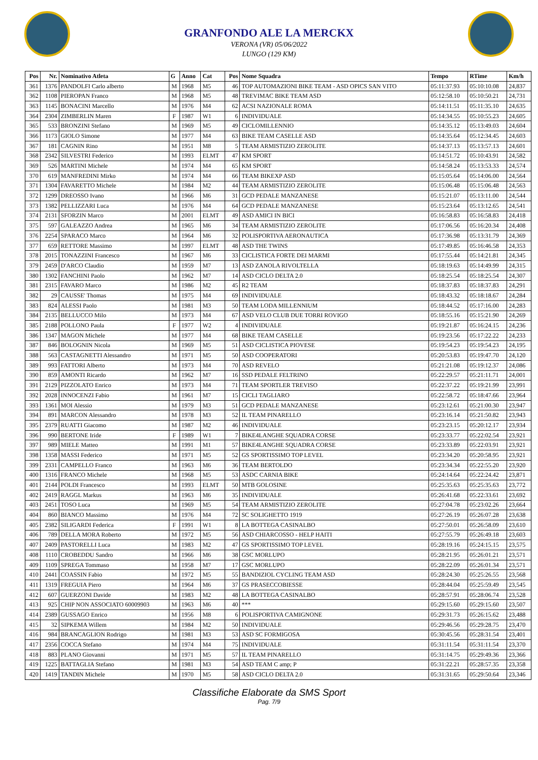GRANFONDO ALE LA MERCKX
VERONA (VR) 05/06/2022
LUNGO (129 KM)
| Pos | Nr. | Nominativo Atleta | G | Anno | Cat | Pos | Nome Squadra | Tempo | RTime | Km/h |
| --- | --- | --- | --- | --- | --- | --- | --- | --- | --- | --- |
| 361 | 1376 | PANDOLFI Carlo alberto | M | 1968 | M5 | 46 | TOP AUTOMAZIONI BIKE TEAM - ASD OPICS SAN VITO | 05:11:37.93 | 05:10:10.08 | 24,837 |
| 362 | 1108 | PIEROPAN Franco | M | 1968 | M5 | 48 | TREVIMAC BIKE TEAM ASD | 05:12:58.10 | 05:10:50.21 | 24,731 |
| 363 | 1145 | BONACINI Marcello | M | 1976 | M4 | 62 | ACSI NAZIONALE ROMA | 05:14:11.51 | 05:11:35.10 | 24,635 |
| 364 | 2304 | ZIMBERLIN Maren | F | 1987 | W1 | 6 | INDIVIDUALE | 05:14:34.55 | 05:10:55.23 | 24,605 |
| 365 | 533 | BRONZINI Stefano | M | 1969 | M5 | 49 | CICLOMILLENNIO | 05:14:35.12 | 05:13:49.03 | 24,604 |
| 366 | 1173 | GIOLO Simone | M | 1977 | M4 | 63 | BIKE TEAM CASELLE ASD | 05:14:35.64 | 05:12:34.45 | 24,603 |
| 367 | 181 | CAGNIN Rino | M | 1951 | M8 | 5 | TEAM ARMISTIZIO ZEROLITE | 05:14:37.13 | 05:13:57.13 | 24,601 |
| 368 | 2342 | SILVESTRI Federico | M | 1993 | ELMT | 47 | KM SPORT | 05:14:51.72 | 05:10:43.91 | 24,582 |
| 369 | 526 | MARTINI Michele | M | 1974 | M4 | 65 | KM SPORT | 05:14:58.24 | 05:13:53.33 | 24,574 |
| 370 | 619 | MANFREDINI Mirko | M | 1974 | M4 | 66 | TEAM BIKEXP ASD | 05:15:05.64 | 05:14:06.00 | 24,564 |
| 371 | 1304 | FAVARETTO Michele | M | 1984 | M2 | 44 | TEAM ARMISTIZIO ZEROLITE | 05:15:06.48 | 05:15:06.48 | 24,563 |
| 372 | 1299 | DREOSSO Ivano | M | 1966 | M6 | 31 | GCD PEDALE MANZANESE | 05:15:21.07 | 05:13:11.00 | 24,544 |
| 373 | 1382 | PELLIZZARI Luca | M | 1976 | M4 | 64 | GCD PEDALE MANZANESE | 05:15:23.64 | 05:13:12.65 | 24,541 |
| 374 | 2131 | SFORZIN Marco | M | 2001 | ELMT | 49 | ASD AMICI IN BICI | 05:16:58.83 | 05:16:58.83 | 24,418 |
| 375 | 597 | GALEAZZO Andrea | M | 1965 | M6 | 34 | TEAM ARMISTIZIO ZEROLITE | 05:17:06.56 | 05:16:20.34 | 24,408 |
| 376 | 2254 | SPARACO Marco | M | 1964 | M6 | 32 | POLISPORTIVA AERONAUTICA | 05:17:36.98 | 05:13:31.79 | 24,369 |
| 377 | 659 | RETTORE Massimo | M | 1997 | ELMT | 48 | ASD THE TWINS | 05:17:49.85 | 05:16:46.58 | 24,353 |
| 378 | 2015 | TONAZZINI Francesco | M | 1967 | M6 | 33 | CICLISTICA FORTE DEI MARMI | 05:17:55.44 | 05:14:21.81 | 24,345 |
| 379 | 2459 | D'ARCO Claudio | M | 1959 | M7 | 13 | ASD ZANOLA RIVOLTELLA | 05:18:19.63 | 05:14:49.99 | 24,315 |
| 380 | 1302 | FANCHINI Paolo | M | 1962 | M7 | 14 | ASD CICLO DELTA 2.0 | 05:18:25.54 | 05:18:25.54 | 24,307 |
| 381 | 2315 | FAVARO Marco | M | 1986 | M2 | 45 | R2 TEAM | 05:18:37.83 | 05:18:37.83 | 24,291 |
| 382 | 29 | CAUSSE' Thomas | M | 1975 | M4 | 69 | INDIVIDUALE | 05:18:43.32 | 05:18:18.67 | 24,284 |
| 383 | 824 | ALESSI Paolo | M | 1981 | M3 | 50 | TEAM LODA MILLENNIUM | 05:18:44.52 | 05:17:16.00 | 24,283 |
| 384 | 2135 | BELLUCCO Milo | M | 1973 | M4 | 67 | ASD VELO CLUB DUE TORRI ROVIGO | 05:18:55.16 | 05:15:21.90 | 24,269 |
| 385 | 2188 | POLLONO Paula | F | 1977 | W2 | 4 | INDIVIDUALE | 05:19:21.87 | 05:16:24.15 | 24,236 |
| 386 | 1347 | MAGON Michele | M | 1977 | M4 | 68 | BIKE TEAM CASELLE | 05:19:23.56 | 05:17:22.22 | 24,233 |
| 387 | 846 | BOLOGNIN Nicola | M | 1969 | M5 | 51 | ASD CICLISTICA PIOVESE | 05:19:54.23 | 05:19:54.23 | 24,195 |
| 388 | 563 | CASTAGNETTI Alessandro | M | 1971 | M5 | 50 | ASD COOPERATORI | 05:20:53.83 | 05:19:47.70 | 24,120 |
| 389 | 993 | FATTORI Alberto | M | 1973 | M4 | 70 | ASD REVELO | 05:21:21.08 | 05:19:12.37 | 24,086 |
| 390 | 859 | AMONTI Ricardo | M | 1962 | M7 | 16 | SSD PEDALE FELTRINO | 05:22:29.57 | 05:21:11.71 | 24,001 |
| 391 | 2129 | PIZZOLATO Enrico | M | 1973 | M4 | 71 | TEAM SPORTLER TREVISO | 05:22:37.22 | 05:19:21.99 | 23,991 |
| 392 | 2028 | INNOCENZI Fabio | M | 1961 | M7 | 15 | CICLI TAGLIARO | 05:22:58.72 | 05:18:47.66 | 23,964 |
| 393 | 1361 | MOI Alessio | M | 1979 | M3 | 51 | GCD PEDALE MANZANESE | 05:23:12.61 | 05:21:00.30 | 23,947 |
| 394 | 891 | MARCON Alessandro | M | 1978 | M3 | 52 | IL TEAM PINARELLO | 05:23:16.14 | 05:21:50.82 | 23,943 |
| 395 | 2379 | RUATTI Giacomo | M | 1987 | M2 | 46 | INDIVIDUALE | 05:23:23.15 | 05:20:12.17 | 23,934 |
| 396 | 990 | BERTONE Iride | F | 1989 | W1 | 7 | BIKE4LANGHE SQUADRA CORSE | 05:23:33.77 | 05:22:02.54 | 23,921 |
| 397 | 989 | MIELE Matteo | M | 1991 | M1 | 57 | BIKE4LANGHE SQUADRA CORSE | 05:23:33.89 | 05:22:03.91 | 23,921 |
| 398 | 1358 | MASSI Federico | M | 1971 | M5 | 52 | GS SPORTISSIMO TOP LEVEL | 05:23:34.20 | 05:20:58.95 | 23,921 |
| 399 | 2331 | CAMPELLO Franco | M | 1963 | M6 | 36 | TEAM BERTOLDO | 05:23:34.34 | 05:22:55.20 | 23,920 |
| 400 | 1316 | FRANCO Michele | M | 1968 | M5 | 53 | ASDC CARNIA BIKE | 05:24:14.64 | 05:22:24.42 | 23,871 |
| 401 | 2144 | POLDI Francesco | M | 1993 | ELMT | 50 | MTB GOLOSINE | 05:25:35.63 | 05:25:35.63 | 23,772 |
| 402 | 2419 | RAGGL Markus | M | 1963 | M6 | 35 | INDIVIDUALE | 05:26:41.68 | 05:22:33.61 | 23,692 |
| 403 | 2451 | TOSO Luca | M | 1969 | M5 | 54 | TEAM ARMISTIZIO ZEROLITE | 05:27:04.78 | 05:23:02.26 | 23,664 |
| 404 | 860 | BIANCO Massimo | M | 1976 | M4 | 72 | SC SOLIGHETTO 1919 | 05:27:26.19 | 05:26:07.28 | 23,638 |
| 405 | 2382 | SILIGARDI Federica | F | 1991 | W1 | 8 | LA BOTTEGA CASINALBO | 05:27:50.01 | 05:26:58.09 | 23,610 |
| 406 | 789 | DELLA MORA Roberto | M | 1972 | M5 | 56 | ASD CHIARCOSSO - HELP HAITI | 05:27:55.79 | 05:26:49.18 | 23,603 |
| 407 | 2409 | PASTORELLI Luca | M | 1983 | M2 | 47 | GS SPORTISSIMO TOP LEVEL | 05:28:19.16 | 05:24:15.15 | 23,575 |
| 408 | 1110 | CROBEDDU Sandro | M | 1966 | M6 | 38 | GSC MORLUPO | 05:28:21.95 | 05:26:01.21 | 23,571 |
| 409 | 1109 | SPREGA Tommaso | M | 1958 | M7 | 17 | GSC MORLUPO | 05:28:22.09 | 05:26:01.34 | 23,571 |
| 410 | 2441 | COASSIN Fabio | M | 1972 | M5 | 55 | BANDIZIOL CYCLING TEAM ASD | 05:28:24.30 | 05:25:26.55 | 23,568 |
| 411 | 1319 | FREGUIA Piero | M | 1964 | M6 | 37 | GS PRASECCOBIESSE | 05:28:44.04 | 05:25:59.49 | 23,545 |
| 412 | 607 | GUERZONI Davide | M | 1983 | M2 | 48 | LA BOTTEGA CASINALBO | 05:28:57.91 | 05:28:06.74 | 23,528 |
| 413 | 925 | CHIP NON ASSOCIATO 60009903 | M | 1963 | M6 | 40 | *** | 05:29:15.60 | 05:29:15.60 | 23,507 |
| 414 | 2389 | GUSSAGO Enrico | M | 1956 | M8 | 6 | POLISPORTIVA CAMIGNONE | 05:29:31.73 | 05:26:15.62 | 23,488 |
| 415 | 32 | SIPKEMA Willem | M | 1984 | M2 | 50 | INDIVIDUALE | 05:29:46.56 | 05:29:28.75 | 23,470 |
| 416 | 984 | BRANCAGLION Rodrigo | M | 1981 | M3 | 53 | ASD SC FORMIGOSA | 05:30:45.56 | 05:28:31.54 | 23,401 |
| 417 | 2356 | COCCA Stefano | M | 1974 | M4 | 75 | INDIVIDUALE | 05:31:11.54 | 05:31:11.54 | 23,370 |
| 418 | 883 | PLANO Giovanni | M | 1971 | M5 | 57 | IL TEAM PINARELLO | 05:31:14.75 | 05:29:49.36 | 23,366 |
| 419 | 1225 | BATTAGLIA Stefano | M | 1981 | M3 | 54 | ASD TEAM C amp; P | 05:31:22.21 | 05:28:57.35 | 23,358 |
| 420 | 1419 | TANDIN Michele | M | 1970 | M5 | 58 | ASD CICLO DELTA 2.0 | 05:31:31.65 | 05:29:50.64 | 23,346 |
Classifiche Elaborate da SMS Sport
Pag. 7/9